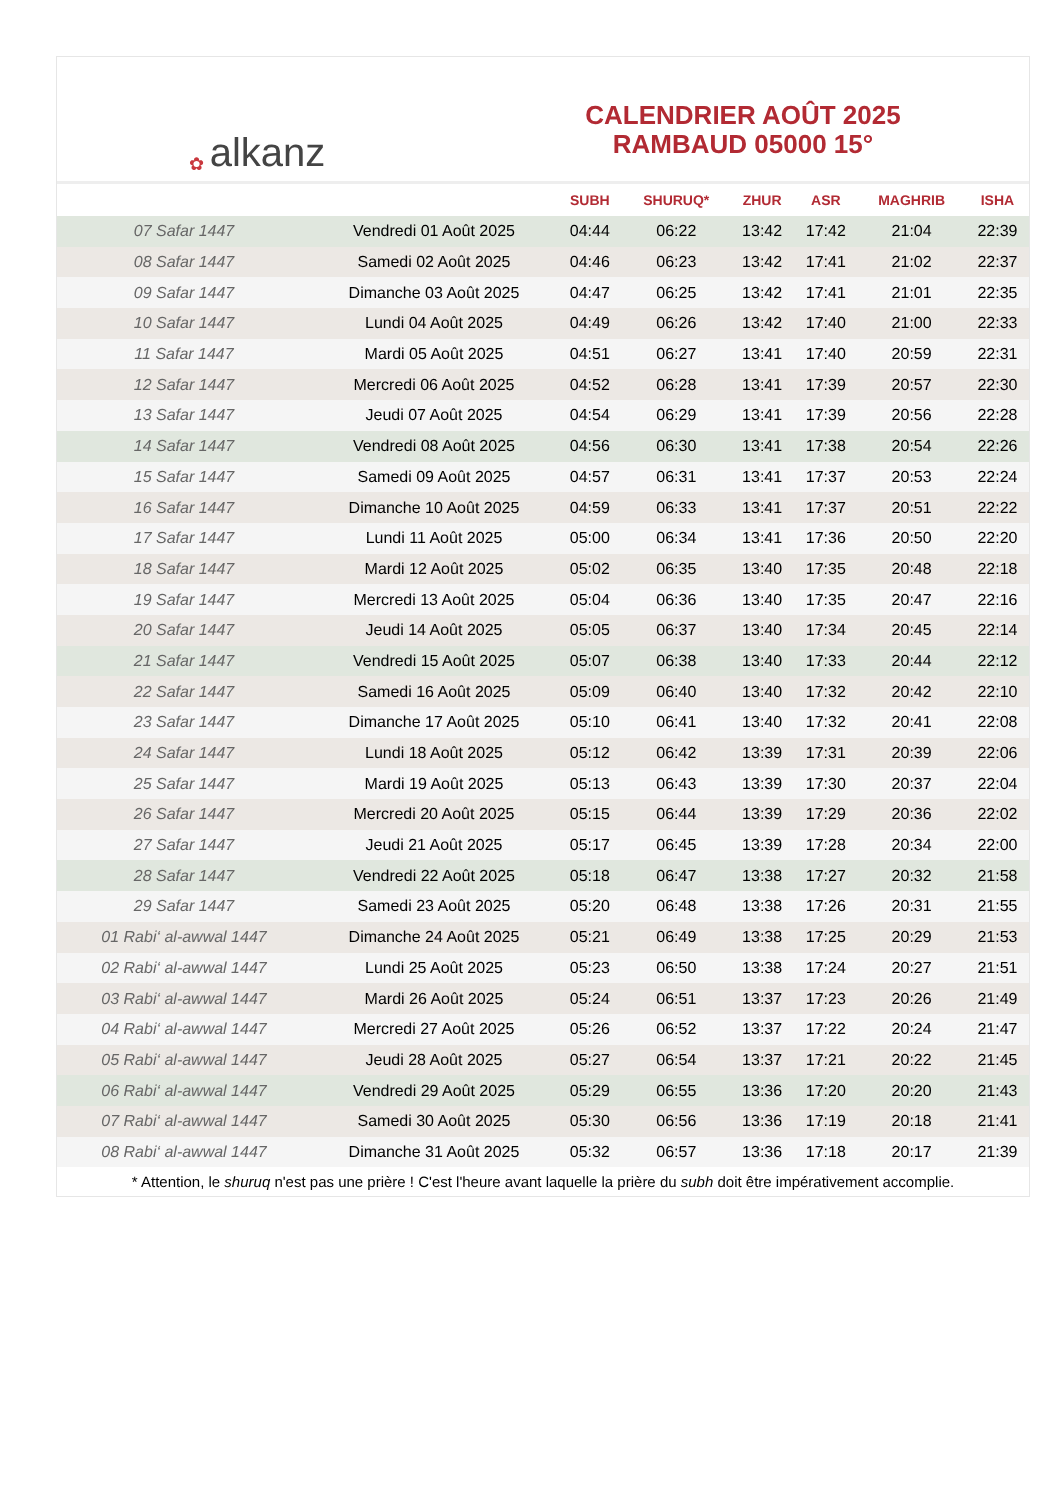✿ alkanz
CALENDRIER AOÛT 2025
RAMBAUD 05000 15°
| | | SUBH | SHURUQ* | ZHUR | ASR | MAGHRIB | ISHA |
| --- | --- | --- | --- | --- | --- | --- | --- |
| 07 Safar 1447 | Vendredi 01 Août 2025 | 04:44 | 06:22 | 13:42 | 17:42 | 21:04 | 22:39 |
| 08 Safar 1447 | Samedi 02 Août 2025 | 04:46 | 06:23 | 13:42 | 17:41 | 21:02 | 22:37 |
| 09 Safar 1447 | Dimanche 03 Août 2025 | 04:47 | 06:25 | 13:42 | 17:41 | 21:01 | 22:35 |
| 10 Safar 1447 | Lundi 04 Août 2025 | 04:49 | 06:26 | 13:42 | 17:40 | 21:00 | 22:33 |
| 11 Safar 1447 | Mardi 05 Août 2025 | 04:51 | 06:27 | 13:41 | 17:40 | 20:59 | 22:31 |
| 12 Safar 1447 | Mercredi 06 Août 2025 | 04:52 | 06:28 | 13:41 | 17:39 | 20:57 | 22:30 |
| 13 Safar 1447 | Jeudi 07 Août 2025 | 04:54 | 06:29 | 13:41 | 17:39 | 20:56 | 22:28 |
| 14 Safar 1447 | Vendredi 08 Août 2025 | 04:56 | 06:30 | 13:41 | 17:38 | 20:54 | 22:26 |
| 15 Safar 1447 | Samedi 09 Août 2025 | 04:57 | 06:31 | 13:41 | 17:37 | 20:53 | 22:24 |
| 16 Safar 1447 | Dimanche 10 Août 2025 | 04:59 | 06:33 | 13:41 | 17:37 | 20:51 | 22:22 |
| 17 Safar 1447 | Lundi 11 Août 2025 | 05:00 | 06:34 | 13:41 | 17:36 | 20:50 | 22:20 |
| 18 Safar 1447 | Mardi 12 Août 2025 | 05:02 | 06:35 | 13:40 | 17:35 | 20:48 | 22:18 |
| 19 Safar 1447 | Mercredi 13 Août 2025 | 05:04 | 06:36 | 13:40 | 17:35 | 20:47 | 22:16 |
| 20 Safar 1447 | Jeudi 14 Août 2025 | 05:05 | 06:37 | 13:40 | 17:34 | 20:45 | 22:14 |
| 21 Safar 1447 | Vendredi 15 Août 2025 | 05:07 | 06:38 | 13:40 | 17:33 | 20:44 | 22:12 |
| 22 Safar 1447 | Samedi 16 Août 2025 | 05:09 | 06:40 | 13:40 | 17:32 | 20:42 | 22:10 |
| 23 Safar 1447 | Dimanche 17 Août 2025 | 05:10 | 06:41 | 13:40 | 17:32 | 20:41 | 22:08 |
| 24 Safar 1447 | Lundi 18 Août 2025 | 05:12 | 06:42 | 13:39 | 17:31 | 20:39 | 22:06 |
| 25 Safar 1447 | Mardi 19 Août 2025 | 05:13 | 06:43 | 13:39 | 17:30 | 20:37 | 22:04 |
| 26 Safar 1447 | Mercredi 20 Août 2025 | 05:15 | 06:44 | 13:39 | 17:29 | 20:36 | 22:02 |
| 27 Safar 1447 | Jeudi 21 Août 2025 | 05:17 | 06:45 | 13:39 | 17:28 | 20:34 | 22:00 |
| 28 Safar 1447 | Vendredi 22 Août 2025 | 05:18 | 06:47 | 13:38 | 17:27 | 20:32 | 21:58 |
| 29 Safar 1447 | Samedi 23 Août 2025 | 05:20 | 06:48 | 13:38 | 17:26 | 20:31 | 21:55 |
| 01 Rabi‘ al-awwal 1447 | Dimanche 24 Août 2025 | 05:21 | 06:49 | 13:38 | 17:25 | 20:29 | 21:53 |
| 02 Rabi‘ al-awwal 1447 | Lundi 25 Août 2025 | 05:23 | 06:50 | 13:38 | 17:24 | 20:27 | 21:51 |
| 03 Rabi‘ al-awwal 1447 | Mardi 26 Août 2025 | 05:24 | 06:51 | 13:37 | 17:23 | 20:26 | 21:49 |
| 04 Rabi‘ al-awwal 1447 | Mercredi 27 Août 2025 | 05:26 | 06:52 | 13:37 | 17:22 | 20:24 | 21:47 |
| 05 Rabi‘ al-awwal 1447 | Jeudi 28 Août 2025 | 05:27 | 06:54 | 13:37 | 17:21 | 20:22 | 21:45 |
| 06 Rabi‘ al-awwal 1447 | Vendredi 29 Août 2025 | 05:29 | 06:55 | 13:36 | 17:20 | 20:20 | 21:43 |
| 07 Rabi‘ al-awwal 1447 | Samedi 30 Août 2025 | 05:30 | 06:56 | 13:36 | 17:19 | 20:18 | 21:41 |
| 08 Rabi‘ al-awwal 1447 | Dimanche 31 Août 2025 | 05:32 | 06:57 | 13:36 | 17:18 | 20:17 | 21:39 |
* Attention, le shuruq n'est pas une prière ! C'est l'heure avant laquelle la prière du subh doit être impérativement accomplie.